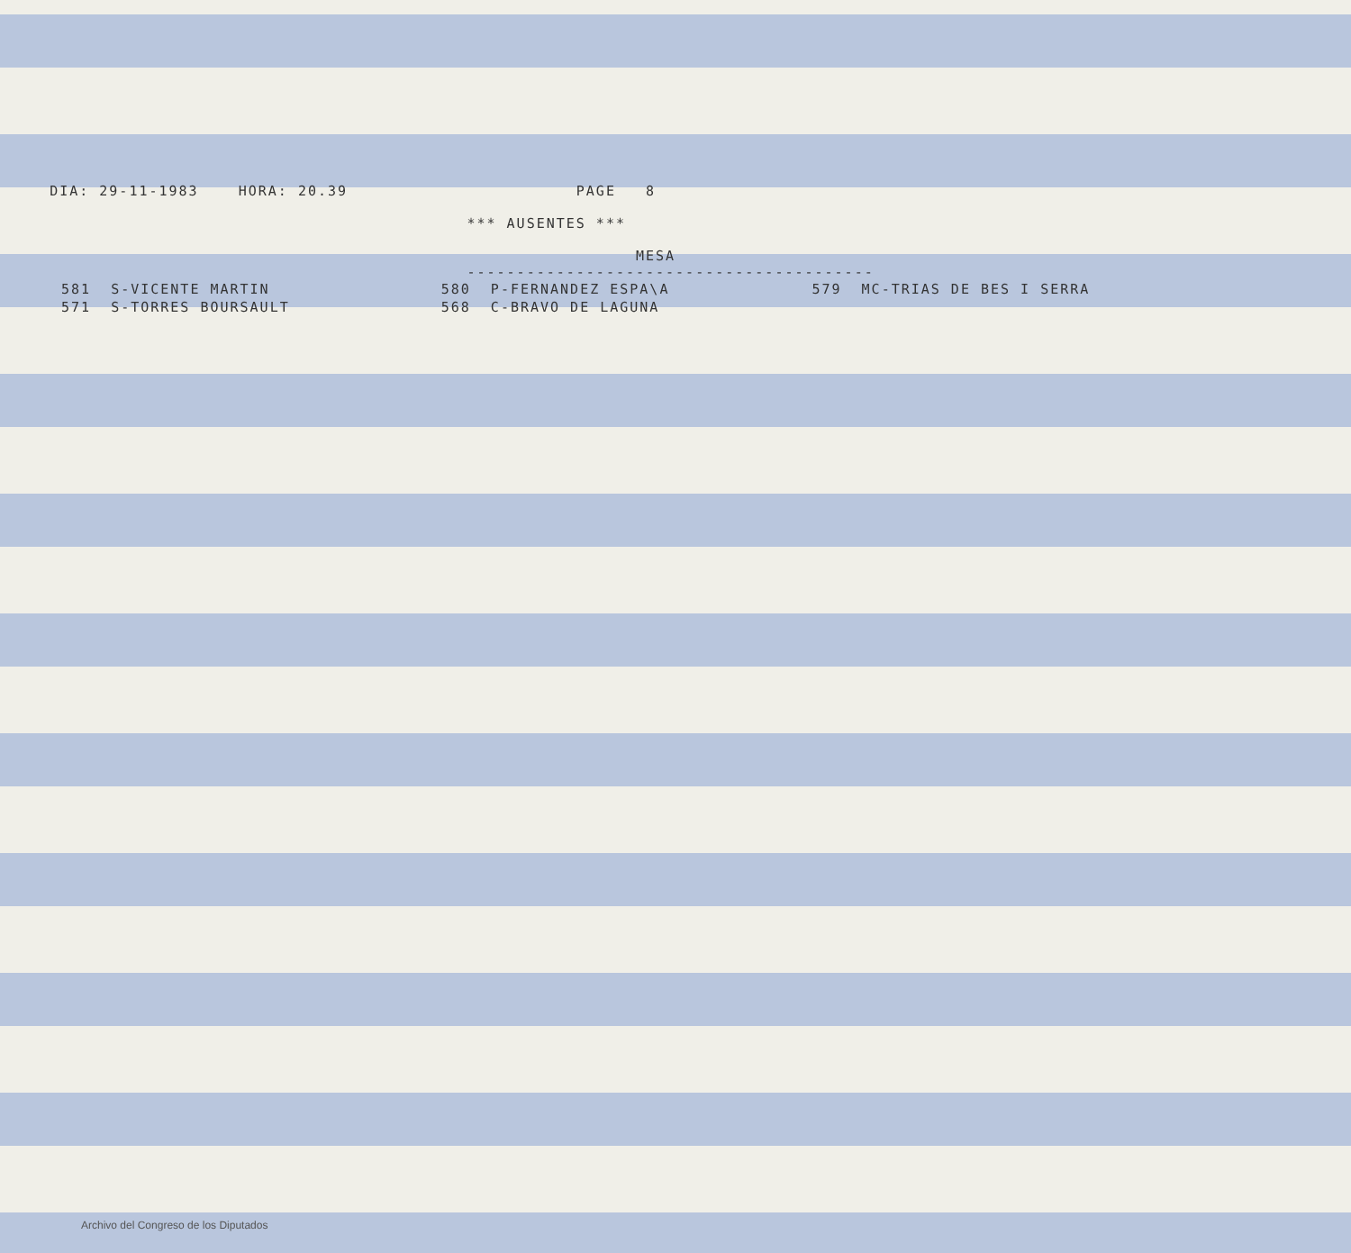DIA: 29-11-1983 HORA: 20.39 PAGE 8 *** AUSENTES *** MESA -----------------------------------------
| 581 S-VICENTE MARTIN | 580 P-FERNANDEZ ESPA\A | 579 MC-TRIAS DE BES I SERRA |
| 571 S-TORRES BOURSAULT | 568 C-BRAVO DE LAGUNA | |
Archivo del Congreso de los Diputados